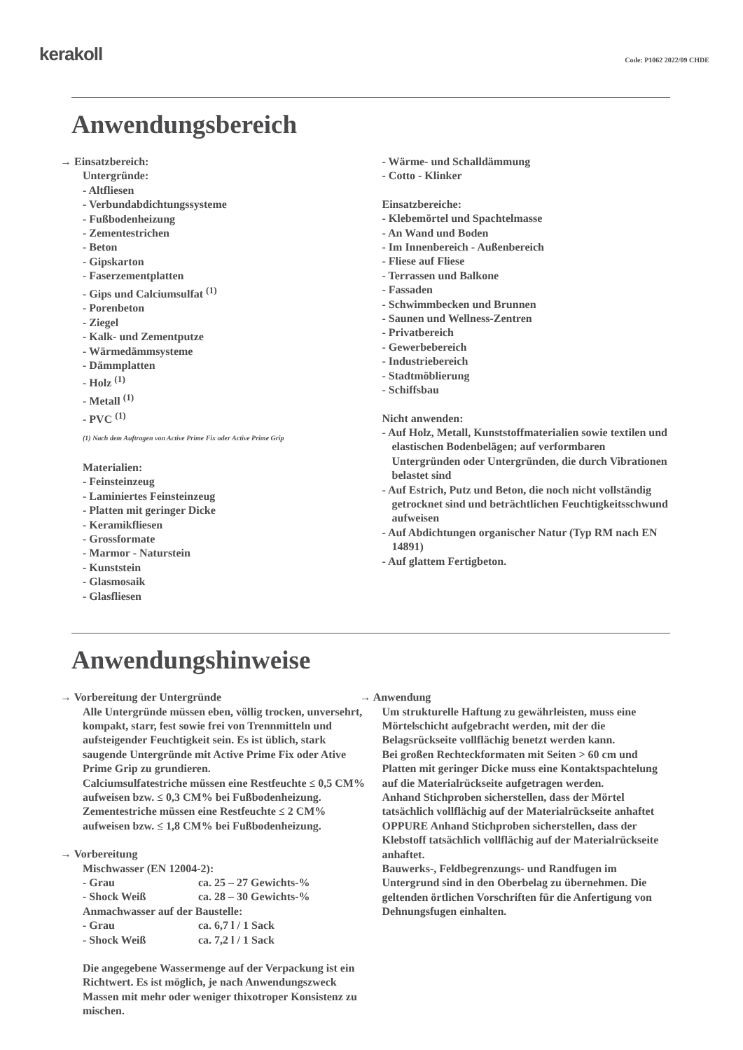kerakoll
Code: P1062 2022/09 CHDE
Anwendungsbereich
→ Einsatzbereich:
Untergründe:
- Altfliesen
- Verbundabdichtungssysteme
- Fußbodenheizung
- Zementestrichen
- Beton
- Gipskarton
- Faserzementplatten
- Gips und Calciumsulfat <sup>(1)</sup>
- Porenbeton
- Ziegel
- Kalk- und Zementputze
- Wärmedämmsysteme
- Dämmplatten
- Holz <sup>(1)</sup>
- Metall <sup>(1)</sup>
- PVC <sup>(1)</sup>
(1) Nach dem Auftragen von Active Prime Fix oder Active Prime Grip
Materialien:
- Feinsteinzeug
- Laminiertes Feinsteinzeug
- Platten mit geringer Dicke
- Keramikfliesen
- Grossformate
- Marmor - Naturstein
- Kunststein
- Glasmosaik
- Glasfliesen
- Wärme- und Schalldämmung
- Cotto - Klinker
Einsatzbereiche:
- Klebemörtel und Spachtelmasse
- An Wand und Boden
- Im Innenbereich - Außenbereich
- Fliese auf Fliese
- Terrassen und Balkone
- Fassaden
- Schwimmbecken und Brunnen
- Saunen und Wellness-Zentren
- Privatbereich
- Gewerbebereich
- Industriebereich
- Stadtmöblierung
- Schiffsbau
Nicht anwenden:
- Auf Holz, Metall, Kunststoffmaterialien sowie textilen und elastischen Bodenbelägen; auf verformbaren Untergründen oder Untergründen, die durch Vibrationen belastet sind
- Auf Estrich, Putz und Beton, die noch nicht vollständig getrocknet sind und beträchtlichen Feuchtigkeitsschwund aufweisen
- Auf Abdichtungen organischer Natur (Typ RM nach EN 14891)
- Auf glattem Fertigbeton.
Anwendungshinweise
→ Vorbereitung der Untergründe
Alle Untergründe müssen eben, völlig trocken, unversehrt, kompakt, starr, fest sowie frei von Trennmitteln und aufsteigender Feuchtigkeit sein. Es ist üblich, stark saugende Untergründe mit Active Prime Fix oder Ative Prime Grip zu grundieren.
Calciumsulfatestriche müssen eine Restfeuchte ≤ 0,5 CM% aufweisen bzw. ≤ 0,3 CM% bei Fußbodenheizung.
Zementestriche müssen eine Restfeuchte ≤ 2 CM% aufweisen bzw. ≤ 1,8 CM% bei Fußbodenheizung.
→ Vorbereitung
Mischwasser (EN 12004-2):
| - Grau | ca. 25 – 27 Gewichts-% |
| - Shock Weiß | ca. 28 – 30 Gewichts-% |
Anmachwasser auf der Baustelle:
| - Grau | ca. 6,7 l / 1 Sack |
| - Shock Weiß | ca. 7,2 l / 1 Sack |
Die angegebene Wassermenge auf der Verpackung ist ein Richtwert. Es ist möglich, je nach Anwendungszweck Massen mit mehr oder weniger thixotroper Konsistenz zu mischen.
→ Anwendung
Um strukturelle Haftung zu gewährleisten, muss eine Mörtelschicht aufgebracht werden, mit der die Belagsrückseite vollflächig benetzt werden kann.
Bei großen Rechteckformaten mit Seiten > 60 cm und Platten mit geringer Dicke muss eine Kontaktspachtelung auf die Materialrückseite aufgetragen werden.
Anhand Stichproben sicherstellen, dass der Mörtel tatsächlich vollflächig auf der Materialrückseite anhaftet OPPURE Anhand Stichproben sicherstellen, dass der Klebstoff tatsächlich vollflächig auf der Materialrückseite anhaftet.
Bauwerks-, Feldbegrenzungs- und Randfugen im Untergrund sind in den Oberbelag zu übernehmen. Die geltenden örtlichen Vorschriften für die Anfertigung von Dehnungsfugen einhalten.